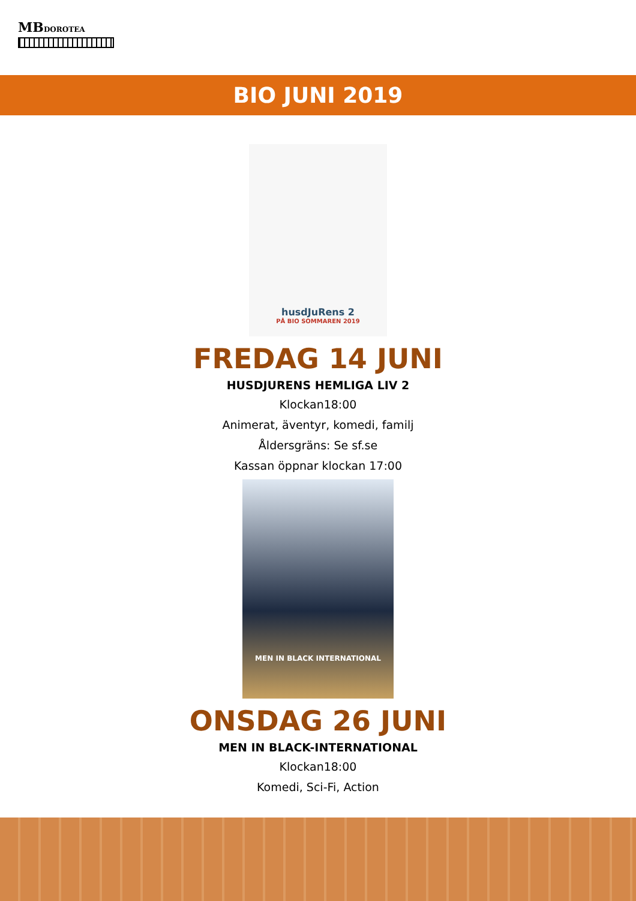MBDOROTEA
BIO JUNI 2019
husdJuRens 2
PÅ BIO SOMMAREN 2019
FREDAG 14 JUNI
HUSDJURENS HEMLIGA LIV 2
Klockan18:00
Animerat, äventyr, komedi, familj
Åldersgräns: Se sf.se
Kassan öppnar klockan 17:00
MEN IN BLACK INTERNATIONAL
ONSDAG 26 JUNI
MEN IN BLACK-INTERNATIONAL
Klockan18:00
Komedi, Sci-Fi, Action